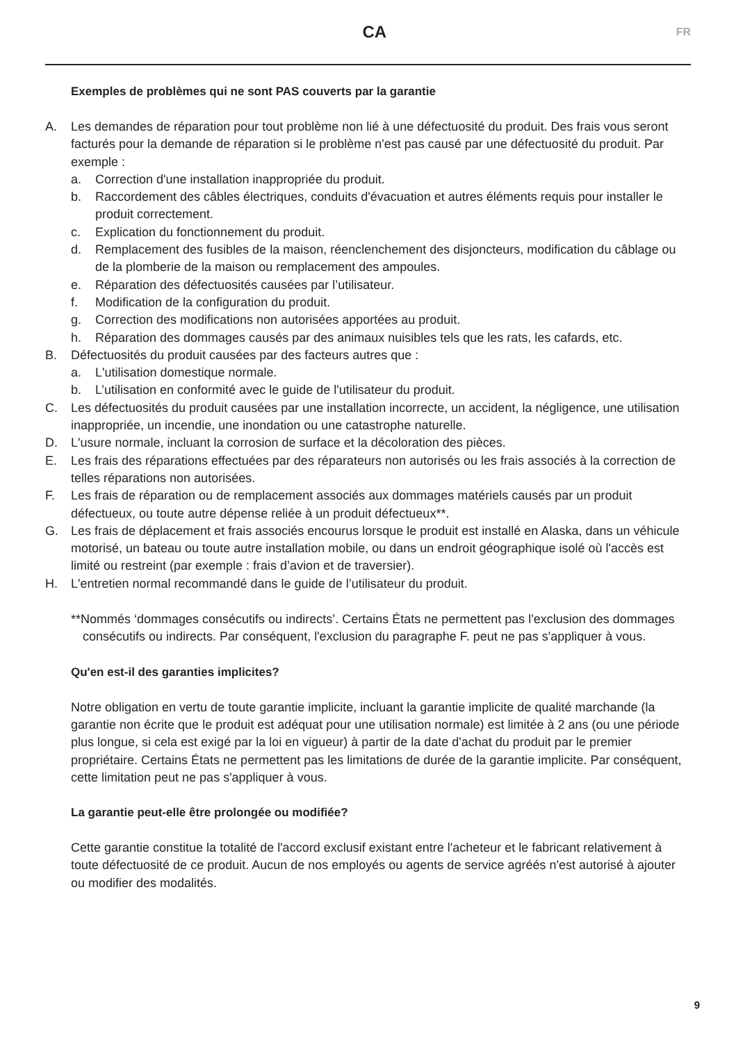CA
FR
Exemples de problèmes qui ne sont PAS couverts par la garantie
A. Les demandes de réparation pour tout problème non lié à une défectuosité du produit. Des frais vous seront facturés pour la demande de réparation si le problème n'est pas causé par une défectuosité du produit. Par exemple :
a. Correction d'une installation inappropriée du produit.
b. Raccordement des câbles électriques, conduits d'évacuation et autres éléments requis pour installer le produit correctement.
c. Explication du fonctionnement du produit.
d. Remplacement des fusibles de la maison, réenclenchement des disjoncteurs, modification du câblage ou de la plomberie de la maison ou remplacement des ampoules.
e. Réparation des défectuosités causées par l’utilisateur.
f. Modification de la configuration du produit.
g. Correction des modifications non autorisées apportées au produit.
h. Réparation des dommages causés par des animaux nuisibles tels que les rats, les cafards, etc.
B. Défectuosités du produit causées par des facteurs autres que :
a. L'utilisation domestique normale.
b. L’utilisation en conformité avec le guide de l'utilisateur du produit.
C. Les défectuosités du produit causées par une installation incorrecte, un accident, la négligence, une utilisation inappropriée, un incendie, une inondation ou une catastrophe naturelle.
D. L'usure normale, incluant la corrosion de surface et la décoloration des pièces.
E. Les frais des réparations effectuées par des réparateurs non autorisés ou les frais associés à la correction de telles réparations non autorisées.
F. Les frais de réparation ou de remplacement associés aux dommages matériels causés par un produit défectueux, ou toute autre dépense reliée à un produit défectueux**.
G. Les frais de déplacement et frais associés encourus lorsque le produit est installé en Alaska, dans un véhicule motorisé, un bateau ou toute autre installation mobile, ou dans un endroit géographique isolé où l'accès est limité ou restreint (par exemple : frais d’avion et de traversier).
H. L'entretien normal recommandé dans le guide de l’utilisateur du produit.
**Nommés ‘dommages consécutifs ou indirects’. Certains États ne permettent pas l'exclusion des dommages consécutifs ou indirects. Par conséquent, l'exclusion du paragraphe F. peut ne pas s'appliquer à vous.
Qu'en est-il des garanties implicites?
Notre obligation en vertu de toute garantie implicite, incluant la garantie implicite de qualité marchande (la garantie non écrite que le produit est adéquat pour une utilisation normale) est limitée à 2 ans (ou une période plus longue, si cela est exigé par la loi en vigueur) à partir de la date d'achat du produit par le premier propriétaire. Certains États ne permettent pas les limitations de durée de la garantie implicite. Par conséquent, cette limitation peut ne pas s'appliquer à vous.
La garantie peut-elle être prolongée ou modifiée?
Cette garantie constitue la totalité de l'accord exclusif existant entre l'acheteur et le fabricant relativement à toute défectuosité de ce produit. Aucun de nos employés ou agents de service agréés n'est autorisé à ajouter ou modifier des modalités.
9